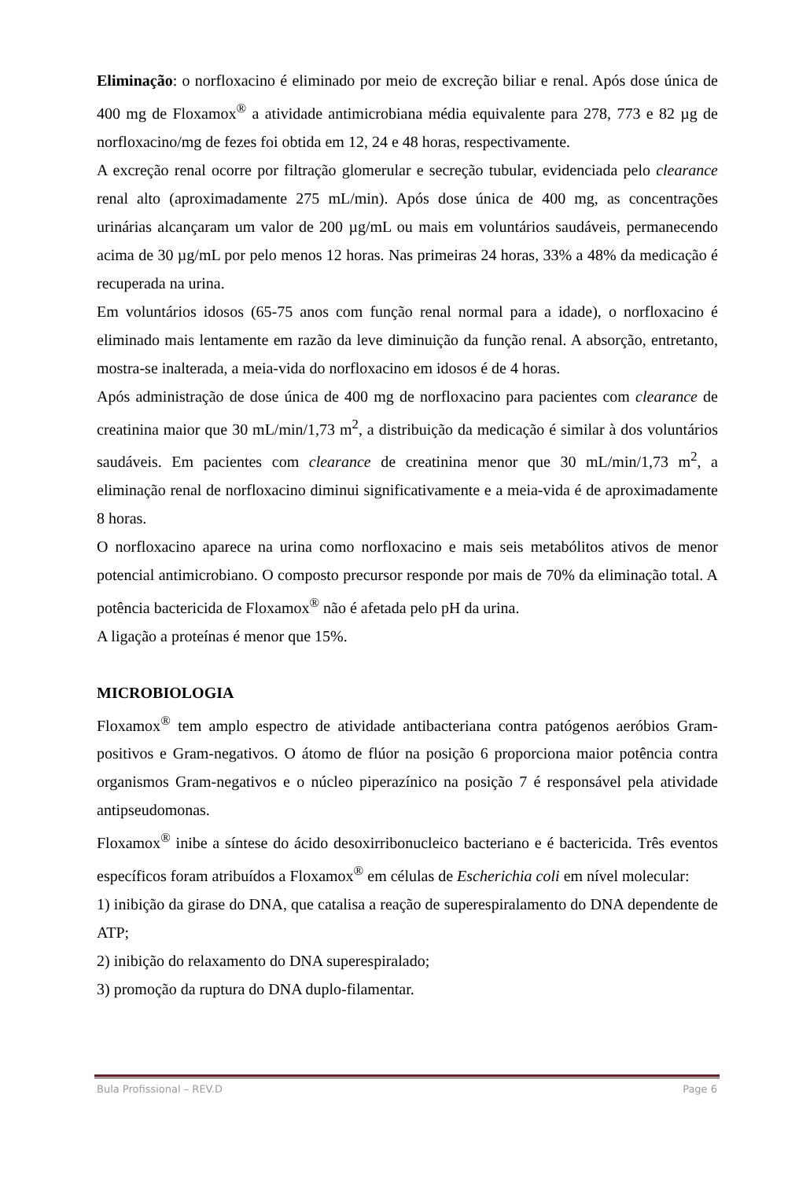Eliminação: o norfloxacino é eliminado por meio de excreção biliar e renal. Após dose única de 400 mg de Floxamox<sup>®</sup> a atividade antimicrobiana média equivalente para 278, 773 e 82 µg de norfloxacino/mg de fezes foi obtida em 12, 24 e 48 horas, respectivamente.
A excreção renal ocorre por filtração glomerular e secreção tubular, evidenciada pelo clearance renal alto (aproximadamente 275 mL/min). Após dose única de 400 mg, as concentrações urinárias alcançaram um valor de 200 µg/mL ou mais em voluntários saudáveis, permanecendo acima de 30 µg/mL por pelo menos 12 horas. Nas primeiras 24 horas, 33% a 48% da medicação é recuperada na urina.
Em voluntários idosos (65-75 anos com função renal normal para a idade), o norfloxacino é eliminado mais lentamente em razão da leve diminuição da função renal. A absorção, entretanto, mostra-se inalterada, a meia-vida do norfloxacino em idosos é de 4 horas.
Após administração de dose única de 400 mg de norfloxacino para pacientes com clearance de creatinina maior que 30 mL/min/1,73 m<sup>2</sup>, a distribuição da medicação é similar à dos voluntários saudáveis. Em pacientes com clearance de creatinina menor que 30 mL/min/1,73 m<sup>2</sup>, a eliminação renal de norfloxacino diminui significativamente e a meia-vida é de aproximadamente 8 horas.
O norfloxacino aparece na urina como norfloxacino e mais seis metabólitos ativos de menor potencial antimicrobiano. O composto precursor responde por mais de 70% da eliminação total. A potência bactericida de Floxamox<sup>®</sup> não é afetada pelo pH da urina.
A ligação a proteínas é menor que 15%.
MICROBIOLOGIA
Floxamox<sup>®</sup> tem amplo espectro de atividade antibacteriana contra patógenos aeróbios Gram-positivos e Gram-negativos. O átomo de flúor na posição 6 proporciona maior potência contra organismos Gram-negativos e o núcleo piperazínico na posição 7 é responsável pela atividade antipseudomonas.
Floxamox<sup>®</sup> inibe a síntese do ácido desoxirribonucleico bacteriano e é bactericida. Três eventos específicos foram atribuídos a Floxamox<sup>®</sup> em células de Escherichia coli em nível molecular:
1) inibição da girase do DNA, que catalisa a reação de superespiralamento do DNA dependente de ATP;
2) inibição do relaxamento do DNA superespiralado;
3) promoção da ruptura do DNA duplo-filamentar.
Bula Profissional – REV.D Page 6